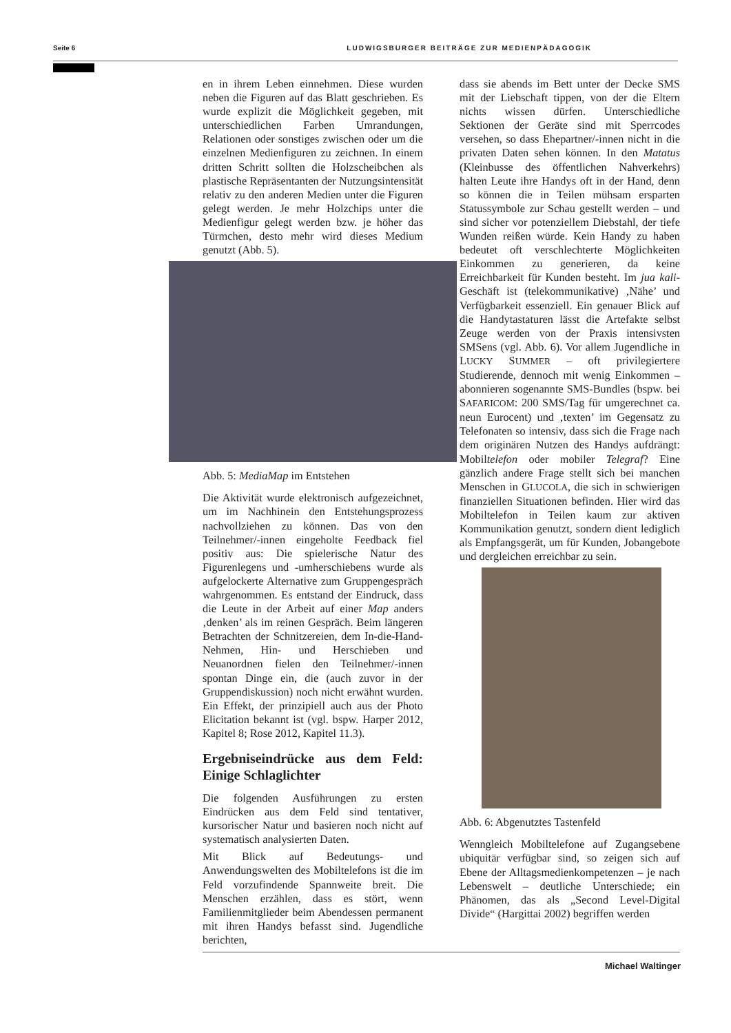Seite 6 LUDWIGSBURGER BEITRÄGE ZUR MEDIENPÄDAGOGIK
en in ihrem Leben einnehmen. Diese wurden neben die Figuren auf das Blatt geschrieben. Es wurde explizit die Möglichkeit gegeben, mit unterschiedlichen Farben Umrandungen, Relationen oder sonstiges zwischen oder um die einzelnen Medienfiguren zu zeichnen. In einem dritten Schritt sollten die Holzscheibchen als plastische Repräsentanten der Nutzungsintensität relativ zu den anderen Medien unter die Figuren gelegt werden. Je mehr Holzchips unter die Medienfigur gelegt werden bzw. je höher das Türmchen, desto mehr wird dieses Medium genutzt (Abb. 5).
Abb. 5: MediaMap im Entstehen
Die Aktivität wurde elektronisch aufgezeichnet, um im Nachhinein den Entstehungsprozess nachvollziehen zu können. Das von den Teilnehmer/-innen eingeholte Feedback fiel positiv aus: Die spielerische Natur des Figurenlegens und -umherschiebens wurde als aufgelockerte Alternative zum Gruppengespräch wahrgenommen. Es entstand der Eindruck, dass die Leute in der Arbeit auf einer Map anders ‚denken’ als im reinen Gespräch. Beim längeren Betrachten der Schnitzereien, dem In-die-Hand-Nehmen, Hin- und Herschieben und Neuanordnen fielen den Teilnehmer/-innen spontan Dinge ein, die (auch zuvor in der Gruppendiskussion) noch nicht erwähnt wurden. Ein Effekt, der prinzipiell auch aus der Photo Elicitation bekannt ist (vgl. bspw. Harper 2012, Kapitel 8; Rose 2012, Kapitel 11.3).
Ergebniseindrücke aus dem Feld: Einige Schlaglichter
Die folgenden Ausführungen zu ersten Eindrücken aus dem Feld sind tentativer, kursorischer Natur und basieren noch nicht auf systematisch analysierten Daten.
Mit Blick auf Bedeutungs- und Anwendungswelten des Mobiltelefons ist die im Feld vorzufindende Spannweite breit. Die Menschen erzählen, dass es stört, wenn Familienmitglieder beim Abendessen permanent mit ihren Handys befasst sind. Jugendliche berichten,
dass sie abends im Bett unter der Decke SMS mit der Liebschaft tippen, von der die Eltern nichts wissen dürfen. Unterschiedliche Sektionen der Geräte sind mit Sperrcodes versehen, so dass Ehepartner/-innen nicht in die privaten Daten sehen können. In den Matatus (Kleinbusse des öffentlichen Nahverkehrs) halten Leute ihre Handys oft in der Hand, denn so können die in Teilen mühsam ersparten Statussymbole zur Schau gestellt werden – und sind sicher vor potenziellem Diebstahl, der tiefe Wunden reißen würde. Kein Handy zu haben bedeutet oft verschlechterte Möglichkeiten Einkommen zu generieren, da keine Erreichbarkeit für Kunden besteht. Im jua kali-Geschäft ist (telekommunikative) ‚Nähe’ und Verfügbarkeit essenziell. Ein genauer Blick auf die Handytastaturen lässt die Artefakte selbst Zeuge werden von der Praxis intensivsten SMSens (vgl. Abb. 6). Vor allem Jugendliche in LUCKY SUMMER – oft privilegiertere Studierende, dennoch mit wenig Einkommen – abonnieren sogenannte SMS-Bundles (bspw. bei SAFARICOM: 200 SMS/Tag für umgerechnet ca. neun Eurocent) und ‚texten’ im Gegensatz zu Telefonaten so intensiv, dass sich die Frage nach dem originären Nutzen des Handys aufdrängt: Mobiltelefon oder mobiler Telegraf? Eine gänzlich andere Frage stellt sich bei manchen Menschen in GLUCOLA, die sich in schwierigen finanziellen Situationen befinden. Hier wird das Mobiltelefon in Teilen kaum zur aktiven Kommunikation genutzt, sondern dient lediglich als Empfangsgerät, um für Kunden, Jobangebote und dergleichen erreichbar zu sein.
Abb. 6: Abgenutztes Tastenfeld
Wenngleich Mobiltelefone auf Zugangsebene ubiquitär verfügbar sind, so zeigen sich auf Ebene der Alltagsmedienkompetenzen – je nach Lebenswelt – deutliche Unterschiede; ein Phänomen, das als „Second Level-Digital Divide“ (Hargittai 2002) begriffen werden
Michael Waltinger